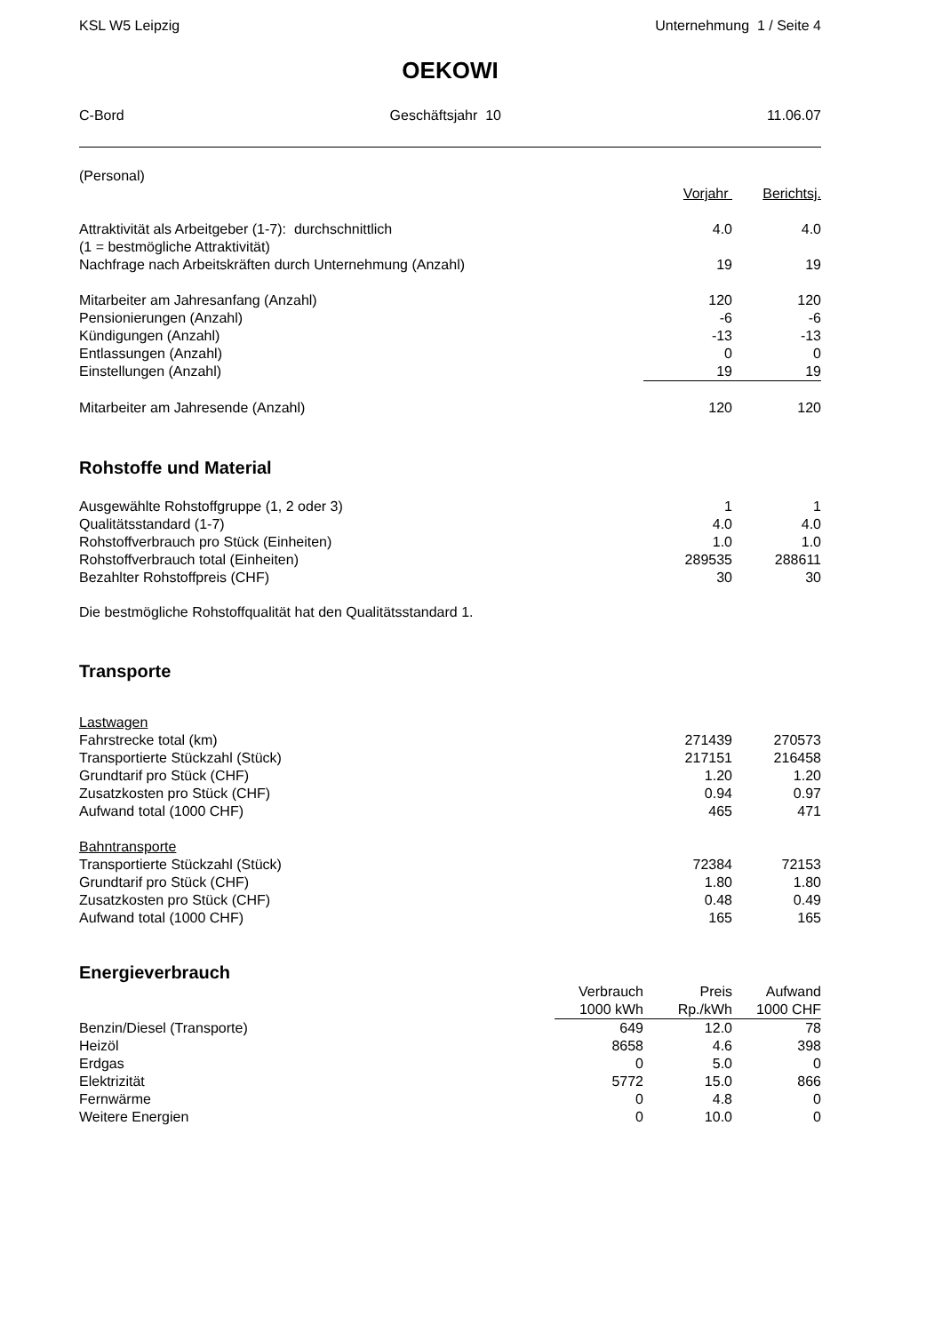KSL W5 Leipzig Unternehmung 1 / Seite 4
OEKOWI
C-Bord Geschäftsjahr 10 11.06.07
| (Personal) | | |
| | Vorjahr | Berichtsj. |
| Attraktivität als Arbeitgeber (1-7): durchschnittlich | 4.0 | 4.0 |
| (1 = bestmögliche Attraktivität) | | |
| Nachfrage nach Arbeitskräften durch Unternehmung (Anzahl) | 19 | 19 |
| Mitarbeiter am Jahresanfang (Anzahl) | 120 | 120 |
| Pensionierungen (Anzahl) | -6 | -6 |
| Kündigungen (Anzahl) | -13 | -13 |
| Entlassungen (Anzahl) | 0 | 0 |
| Einstellungen (Anzahl) | 19 | 19 |
| Mitarbeiter am Jahresende (Anzahl) | 120 | 120 |
Rohstoffe und Material
| Ausgewählte Rohstoffgruppe (1, 2 oder 3) | 1 | 1 |
| Qualitätsstandard (1-7) | 4.0 | 4.0 |
| Rohstoffverbrauch pro Stück (Einheiten) | 1.0 | 1.0 |
| Rohstoffverbrauch total (Einheiten) | 289535 | 288611 |
| Bezahlter Rohstoffpreis (CHF) | 30 | 30 |
Die bestmögliche Rohstoffqualität hat den Qualitätsstandard 1.
Transporte
| Lastwagen | | |
| Fahrstrecke total (km) | 271439 | 270573 |
| Transportierte Stückzahl (Stück) | 217151 | 216458 |
| Grundtarif pro Stück (CHF) | 1.20 | 1.20 |
| Zusatzkosten pro Stück (CHF) | 0.94 | 0.97 |
| Aufwand total (1000 CHF) | 465 | 471 |
| Bahntransporte | | |
| Transportierte Stückzahl (Stück) | 72384 | 72153 |
| Grundtarif pro Stück (CHF) | 1.80 | 1.80 |
| Zusatzkosten pro Stück (CHF) | 0.48 | 0.49 |
| Aufwand total (1000 CHF) | 165 | 165 |
Energieverbrauch
| | Verbrauch | Preis | Aufwand |
| --- | --- | --- | --- |
| | 1000 kWh | Rp./kWh | 1000 CHF |
| Benzin/Diesel (Transporte) | 649 | 12.0 | 78 |
| Heizöl | 8658 | 4.6 | 398 |
| Erdgas | 0 | 5.0 | 0 |
| Elektrizität | 5772 | 15.0 | 866 |
| Fernwärme | 0 | 4.8 | 0 |
| Weitere Energien | 0 | 10.0 | 0 |